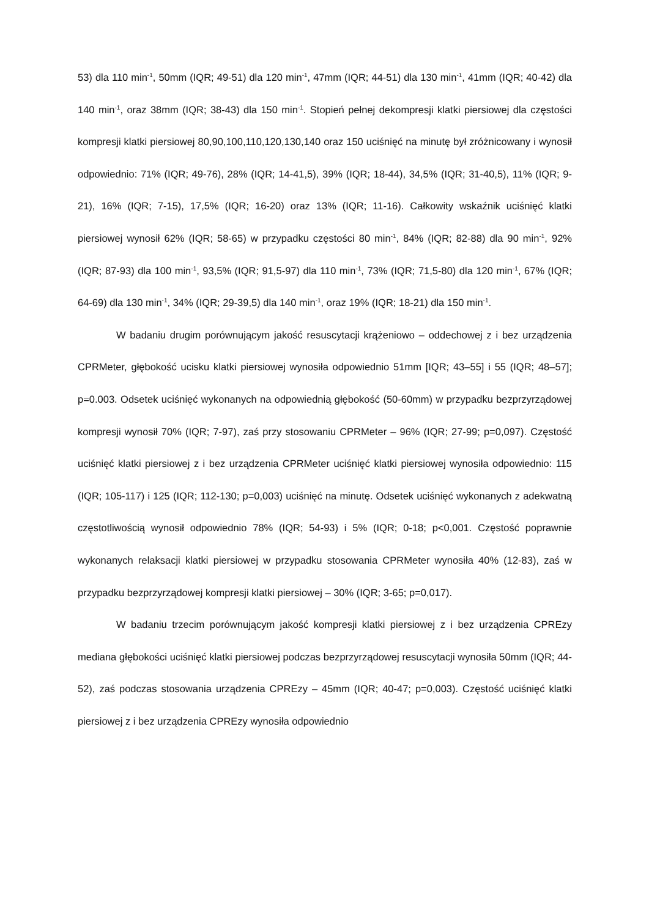53) dla 110 min<sup>-1</sup>, 50mm (IQR; 49-51) dla 120 min<sup>-1</sup>, 47mm (IQR; 44-51) dla 130 min<sup>-1</sup>, 41mm (IQR; 40-42) dla 140 min<sup>-1</sup>, oraz 38mm (IQR; 38-43) dla 150 min<sup>-1</sup>. Stopień pełnej dekompresji klatki piersiowej dla częstości kompresji klatki piersiowej 80,90,100,110,120,130,140 oraz 150 uciśnięć na minutę był zróżnicowany i wynosił odpowiednio: 71% (IQR; 49-76), 28% (IQR; 14-41,5), 39% (IQR; 18-44), 34,5% (IQR; 31-40,5), 11% (IQR; 9-21), 16% (IQR; 7-15), 17,5% (IQR; 16-20) oraz 13% (IQR; 11-16). Całkowity wskaźnik uciśnięć klatki piersiowej wynosił 62% (IQR; 58-65) w przypadku częstości 80 min<sup>-1</sup>, 84% (IQR; 82-88) dla 90 min<sup>-1</sup>, 92% (IQR; 87-93) dla 100 min<sup>-1</sup>, 93,5% (IQR; 91,5-97) dla 110 min<sup>-1</sup>, 73% (IQR; 71,5-80) dla 120 min<sup>-1</sup>, 67% (IQR; 64-69) dla 130 min<sup>-1</sup>, 34% (IQR; 29-39,5) dla 140 min<sup>-1</sup>, oraz 19% (IQR; 18-21) dla 150 min<sup>-1</sup>.
W badaniu drugim porównującym jakość resuscytacji krążeniowo – oddechowej z i bez urządzenia CPRMeter, głębokość ucisku klatki piersiowej wynosiła odpowiednio 51mm [IQR; 43–55] i 55 (IQR; 48–57]; p=0.003. Odsetek uciśnięć wykonanych na odpowiednią głębokość (50-60mm) w przypadku bezprzyrządowej kompresji wynosił 70% (IQR; 7-97), zaś przy stosowaniu CPRMeter – 96% (IQR; 27-99; p=0,097). Częstość uciśnięć klatki piersiowej z i bez urządzenia CPRMeter uciśnięć klatki piersiowej wynosiła odpowiednio: 115 (IQR; 105-117) i 125 (IQR; 112-130; p=0,003) uciśnięć na minutę. Odsetek uciśnięć wykonanych z adekwatną częstotliwością wynosił odpowiednio 78% (IQR; 54-93) i 5% (IQR; 0-18; p<0,001. Częstość poprawnie wykonanych relaksacji klatki piersiowej w przypadku stosowania CPRMeter wynosiła 40% (12-83), zaś w przypadku bezprzyrządowej kompresji klatki piersiowej – 30% (IQR; 3-65; p=0,017).
W badaniu trzecim porównującym jakość kompresji klatki piersiowej z i bez urządzenia CPREzy mediana głębokości uciśnięć klatki piersiowej podczas bezprzyrządowej resuscytacji wynosiła 50mm (IQR; 44-52), zaś podczas stosowania urządzenia CPREzy – 45mm (IQR; 40-47; p=0,003). Częstość uciśnięć klatki piersiowej z i bez urządzenia CPREzy wynosiła odpowiednio